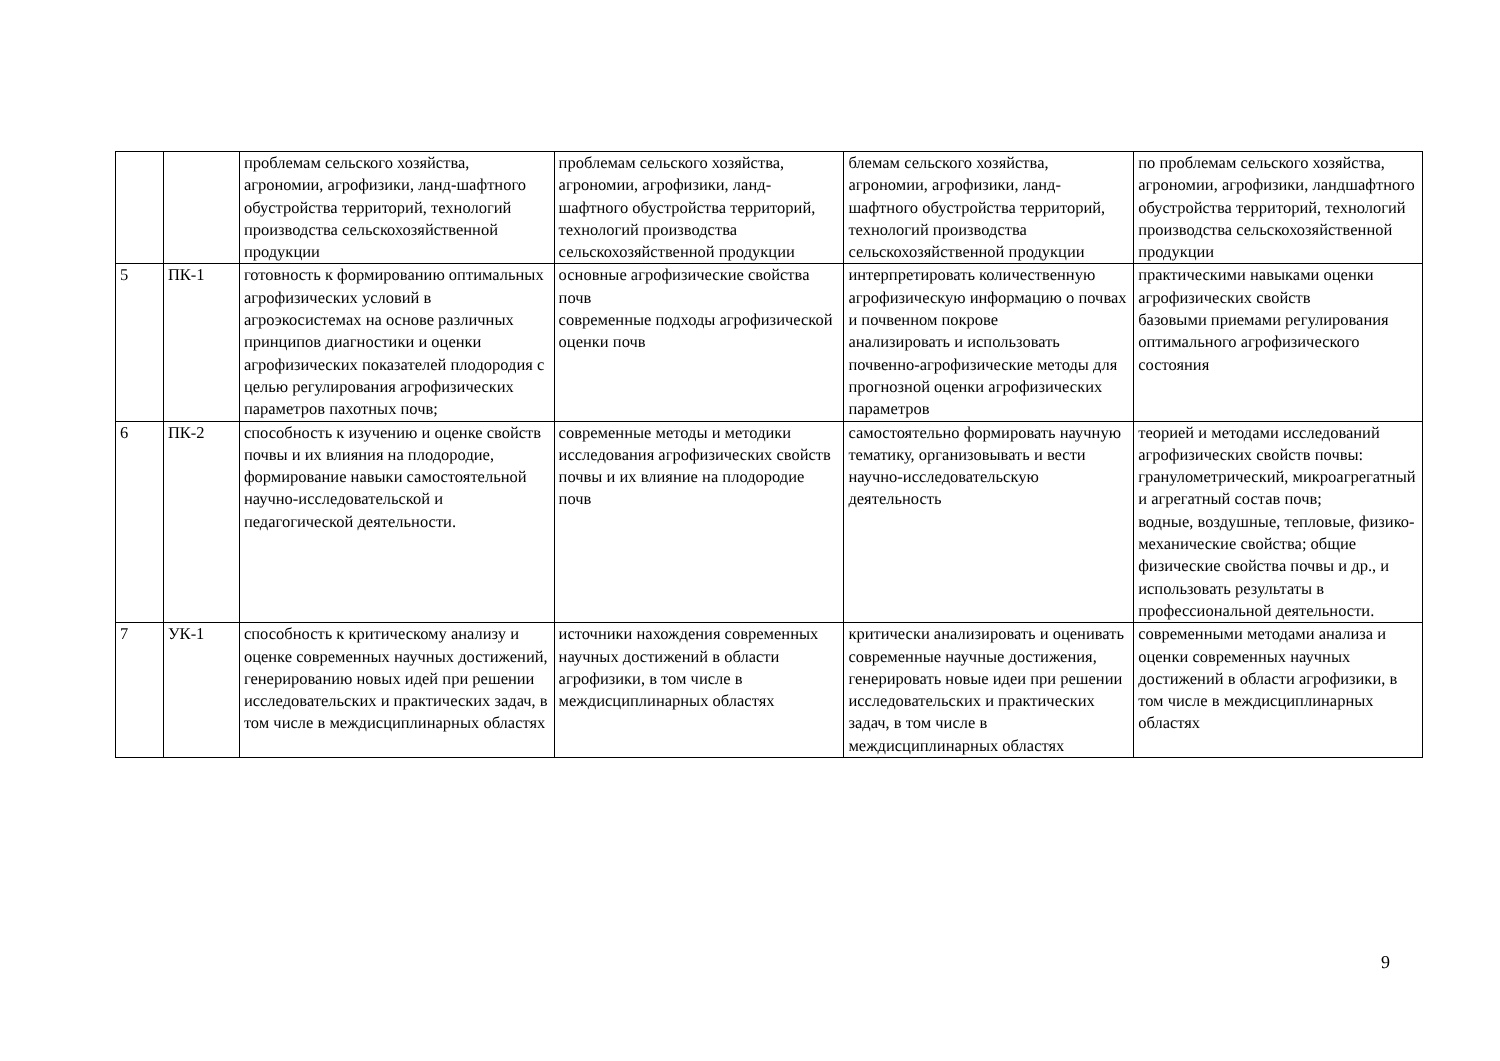| | | проблемам сельского хозяйства, агрономии, агрофизики, ланд-шафтного обустройства территорий, технологий производства сельскохозяйственной продукции | проблемам сельского хозяйства, агрономии, агрофизики, ланд-шафтного обустройства территорий, технологий производства сельскохозяйственной продукции | блемам сельского хозяйства, агрономии, агрофизики, ланд-шафтного обустройства территорий, технологий производства сельскохозяйственной продукции | по проблемам сельского хозяйства, агрономии, агрофизики, ландшафтного обустройства территорий, технологий производства сельскохозяйственной продукции |
| 5 | ПК-1 | готовность к формированию оптимальных агрофизических условий в агроэкосистемах на основе различных принципов диагностики и оценки агрофизических показателей плодородия с целью регулирования агрофизических параметров пахотных почв; | основные агрофизические свойства почв современные подходы агрофизической оценки почв | интерпретировать количественную агрофизическую информацию о почвах и почвенном покрове анализировать и использовать почвенно-агрофизические методы для прогнозной оценки агрофизических параметров | практическими навыками оценки агрофизических свойств базовыми приемами регулирования оптимального агрофизического состояния |
| 6 | ПК-2 | способность к изучению и оценке свойств почвы и их влияния на плодородие, формирование навыки самостоятельной научно-исследовательской и педагогической деятельности. | современные методы и методики исследования агрофизических свойств почвы и их влияние на плодородие почв | самостоятельно формировать научную тематику, организовывать и вести научно-исследовательскую деятельность | теорией и методами исследований агрофизических свойств почвы: гранулометрический, микроагрегатный и агрегатный состав почв; водные, воздушные, тепловые, физико-механические свойства; общие физические свойства почвы и др., и использовать результаты в профессиональной деятельности. |
| 7 | УК-1 | способность к критическому анализу и оценке современных научных достижений, генерированию новых идей при решении исследовательских и практических задач, в том числе в междисциплинарных областях | источники нахождения современных научных достижений в области агрофизики, в том числе в междисциплинарных областях | критически анализировать и оценивать современные научные достижения, генерировать новые идеи при решении исследовательских и практических задач, в том числе в междисциплинарных областях | современными методами анализа и оценки современных научных достижений в области агрофизики, в том числе в междисциплинарных областях |
9